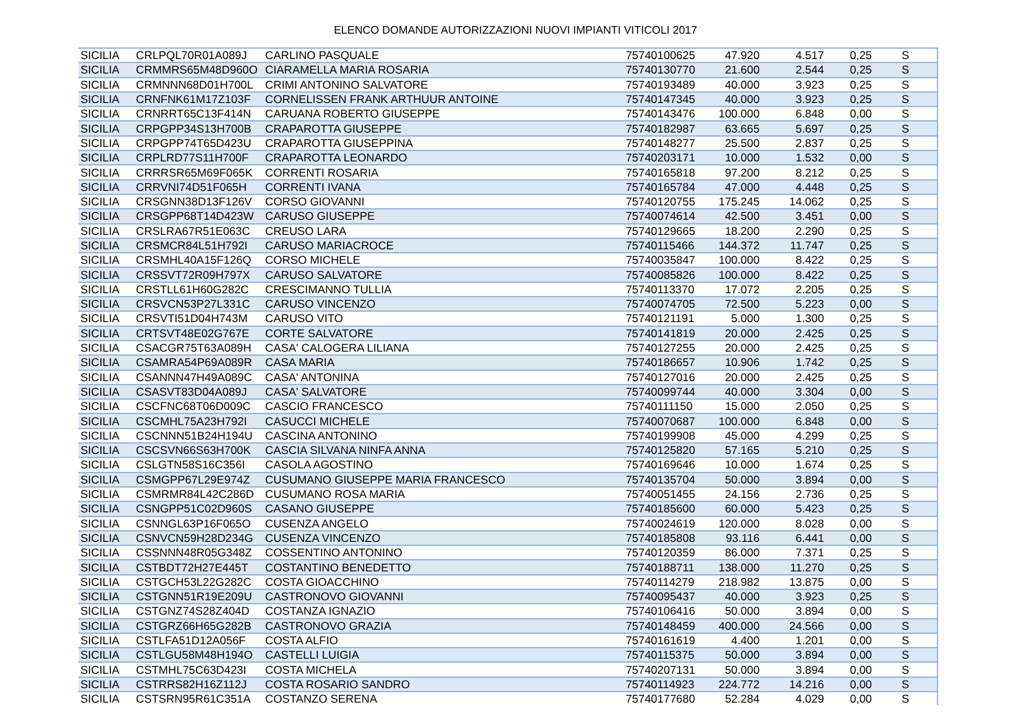ELENCO DOMANDE AUTORIZZAZIONI NUOVI IMPIANTI VITICOLI 2017
| SICILIA | CRLPQL70R01A089J | CARLINO PASQUALE | 75740100625 | 47.920 | 4.517 | 0,25 | S |
| SICILIA | CRMMRS65M48D960O | CIARAMELLA MARIA ROSARIA | 75740130770 | 21.600 | 2.544 | 0,25 | S |
| SICILIA | CRMNNN68D01H700L | CRIMI ANTONINO SALVATORE | 75740193489 | 40.000 | 3.923 | 0,25 | S |
| SICILIA | CRNFNK61M17Z103F | CORNELISSEN FRANK ARTHUUR ANTOINE | 75740147345 | 40.000 | 3.923 | 0,25 | S |
| SICILIA | CRNRRT65C13F414N | CARUANA ROBERTO GIUSEPPE | 75740143476 | 100.000 | 6.848 | 0,00 | S |
| SICILIA | CRPGPP34S13H700B | CRAPAROTTA GIUSEPPE | 75740182987 | 63.665 | 5.697 | 0,25 | S |
| SICILIA | CRPGPP74T65D423U | CRAPAROTTA GIUSEPPINA | 75740148277 | 25.500 | 2.837 | 0,25 | S |
| SICILIA | CRPLRD77S11H700F | CRAPAROTTA LEONARDO | 75740203171 | 10.000 | 1.532 | 0,00 | S |
| SICILIA | CRRRSR65M69F065K | CORRENTI ROSARIA | 75740165818 | 97.200 | 8.212 | 0,25 | S |
| SICILIA | CRRVNI74D51F065H | CORRENTI IVANA | 75740165784 | 47.000 | 4.448 | 0,25 | S |
| SICILIA | CRSGNN38D13F126V | CORSO GIOVANNI | 75740120755 | 175.245 | 14.062 | 0,25 | S |
| SICILIA | CRSGPP68T14D423W | CARUSO GIUSEPPE | 75740074614 | 42.500 | 3.451 | 0,00 | S |
| SICILIA | CRSLRA67R51E063C | CREUSO LARA | 75740129665 | 18.200 | 2.290 | 0,25 | S |
| SICILIA | CRSMCR84L51H792I | CARUSO MARIACROCE | 75740115466 | 144.372 | 11.747 | 0,25 | S |
| SICILIA | CRSMHL40A15F126Q | CORSO MICHELE | 75740035847 | 100.000 | 8.422 | 0,25 | S |
| SICILIA | CRSSVT72R09H797X | CARUSO SALVATORE | 75740085826 | 100.000 | 8.422 | 0,25 | S |
| SICILIA | CRSTLL61H60G282C | CRESCIMANNO TULLIA | 75740113370 | 17.072 | 2.205 | 0,25 | S |
| SICILIA | CRSVCN53P27L331C | CARUSO VINCENZO | 75740074705 | 72.500 | 5.223 | 0,00 | S |
| SICILIA | CRSVTI51D04H743M | CARUSO VITO | 75740121191 | 5.000 | 1.300 | 0,25 | S |
| SICILIA | CRTSVT48E02G767E | CORTE SALVATORE | 75740141819 | 20.000 | 2.425 | 0,25 | S |
| SICILIA | CSACGR75T63A089H | CASA' CALOGERA LILIANA | 75740127255 | 20.000 | 2.425 | 0,25 | S |
| SICILIA | CSAMRA54P69A089R | CASA MARIA | 75740186657 | 10.906 | 1.742 | 0,25 | S |
| SICILIA | CSANNN47H49A089C | CASA' ANTONINA | 75740127016 | 20.000 | 2.425 | 0,25 | S |
| SICILIA | CSASVT83D04A089J | CASA' SALVATORE | 75740099744 | 40.000 | 3.304 | 0,00 | S |
| SICILIA | CSCFNC68T06D009C | CASCIO FRANCESCO | 75740111150 | 15.000 | 2.050 | 0,25 | S |
| SICILIA | CSCMHL75A23H792I | CASUCCI MICHELE | 75740070687 | 100.000 | 6.848 | 0,00 | S |
| SICILIA | CSCNNN51B24H194U | CASCINA ANTONINO | 75740199908 | 45.000 | 4.299 | 0,25 | S |
| SICILIA | CSCSVN66S63H700K | CASCIA SILVANA NINFA ANNA | 75740125820 | 57.165 | 5.210 | 0,25 | S |
| SICILIA | CSLGTN58S16C356I | CASOLA AGOSTINO | 75740169646 | 10.000 | 1.674 | 0,25 | S |
| SICILIA | CSMGPP67L29E974Z | CUSUMANO GIUSEPPE MARIA FRANCESCO | 75740135704 | 50.000 | 3.894 | 0,00 | S |
| SICILIA | CSMRMR84L42C286D | CUSUMANO ROSA MARIA | 75740051455 | 24.156 | 2.736 | 0,25 | S |
| SICILIA | CSNGPP51C02D960S | CASANO GIUSEPPE | 75740185600 | 60.000 | 5.423 | 0,25 | S |
| SICILIA | CSNNGL63P16F065O | CUSENZA ANGELO | 75740024619 | 120.000 | 8.028 | 0,00 | S |
| SICILIA | CSNVCN59H28D234G | CUSENZA VINCENZO | 75740185808 | 93.116 | 6.441 | 0,00 | S |
| SICILIA | CSSNNN48R05G348Z | COSSENTINO ANTONINO | 75740120359 | 86.000 | 7.371 | 0,25 | S |
| SICILIA | CSTBDT72H27E445T | COSTANTINO BENEDETTO | 75740188711 | 138.000 | 11.270 | 0,25 | S |
| SICILIA | CSTGCH53L22G282C | COSTA GIOACCHINO | 75740114279 | 218.982 | 13.875 | 0,00 | S |
| SICILIA | CSTGNN51R19E209U | CASTRONOVO GIOVANNI | 75740095437 | 40.000 | 3.923 | 0,25 | S |
| SICILIA | CSTGNZ74S28Z404D | COSTANZA IGNAZIO | 75740106416 | 50.000 | 3.894 | 0,00 | S |
| SICILIA | CSTGRZ66H65G282B | CASTRONOVO GRAZIA | 75740148459 | 400.000 | 24.566 | 0,00 | S |
| SICILIA | CSTLFA51D12A056F | COSTA ALFIO | 75740161619 | 4.400 | 1.201 | 0,00 | S |
| SICILIA | CSTLGU58M48H194O | CASTELLI LUIGIA | 75740115375 | 50.000 | 3.894 | 0,00 | S |
| SICILIA | CSTMHL75C63D423I | COSTA MICHELA | 75740207131 | 50.000 | 3.894 | 0,00 | S |
| SICILIA | CSTRRS82H16Z112J | COSTA ROSARIO SANDRO | 75740114923 | 224.772 | 14.216 | 0,00 | S |
| SICILIA | CSTSRN95R61C351A | COSTANZO SERENA | 75740177680 | 52.284 | 4.029 | 0,00 | S |